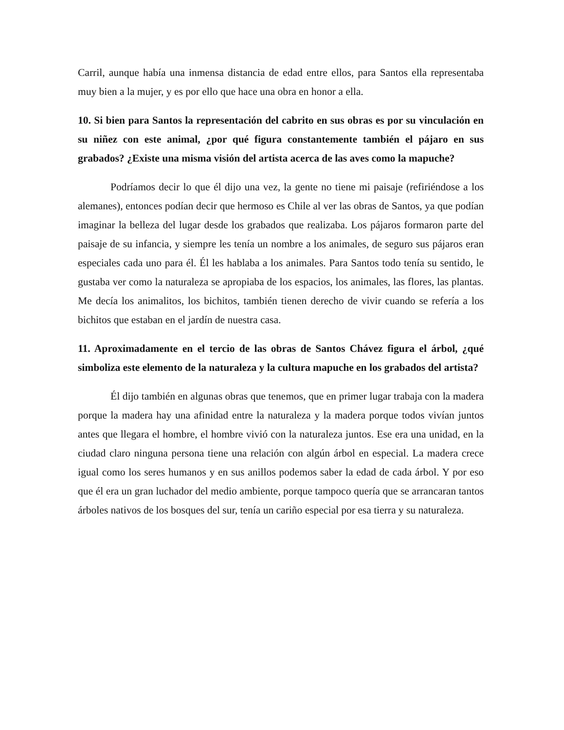Carril, aunque había una inmensa distancia de edad entre ellos, para Santos ella representaba muy bien a la mujer, y es por ello que hace una obra en honor a ella.
10. Si bien para Santos la representación del cabrito en sus obras es por su vinculación en su niñez con este animal, ¿por qué figura constantemente también el pájaro en sus grabados? ¿Existe una misma visión del artista acerca de las aves como la mapuche?
Podríamos decir lo que él dijo una vez, la gente no tiene mi paisaje (refiriéndose a los alemanes), entonces podían decir que hermoso es Chile al ver las obras de Santos, ya que podían imaginar la belleza del lugar desde los grabados que realizaba. Los pájaros formaron parte del paisaje de su infancia, y siempre les tenía un nombre a los animales, de seguro sus pájaros eran especiales cada uno para él. Él les hablaba a los animales. Para Santos todo tenía su sentido, le gustaba ver como la naturaleza se apropiaba de los espacios, los animales, las flores, las plantas. Me decía los animalitos, los bichitos, también tienen derecho de vivir cuando se refería a los bichitos que estaban en el jardín de nuestra casa.
11. Aproximadamente en el tercio de las obras de Santos Chávez figura el árbol, ¿qué simboliza este elemento de la naturaleza y la cultura mapuche en los grabados del artista?
Él dijo también en algunas obras que tenemos, que en primer lugar trabaja con la madera porque la madera hay una afinidad entre la naturaleza y la madera porque todos vivían juntos antes que llegara el hombre, el hombre vivió con la naturaleza juntos. Ese era una unidad, en la ciudad claro ninguna persona tiene una relación con algún árbol en especial. La madera crece igual como los seres humanos y en sus anillos podemos saber la edad de cada árbol. Y por eso que él era un gran luchador del medio ambiente, porque tampoco quería que se arrancaran tantos árboles nativos de los bosques del sur, tenía un cariño especial por esa tierra y su naturaleza.